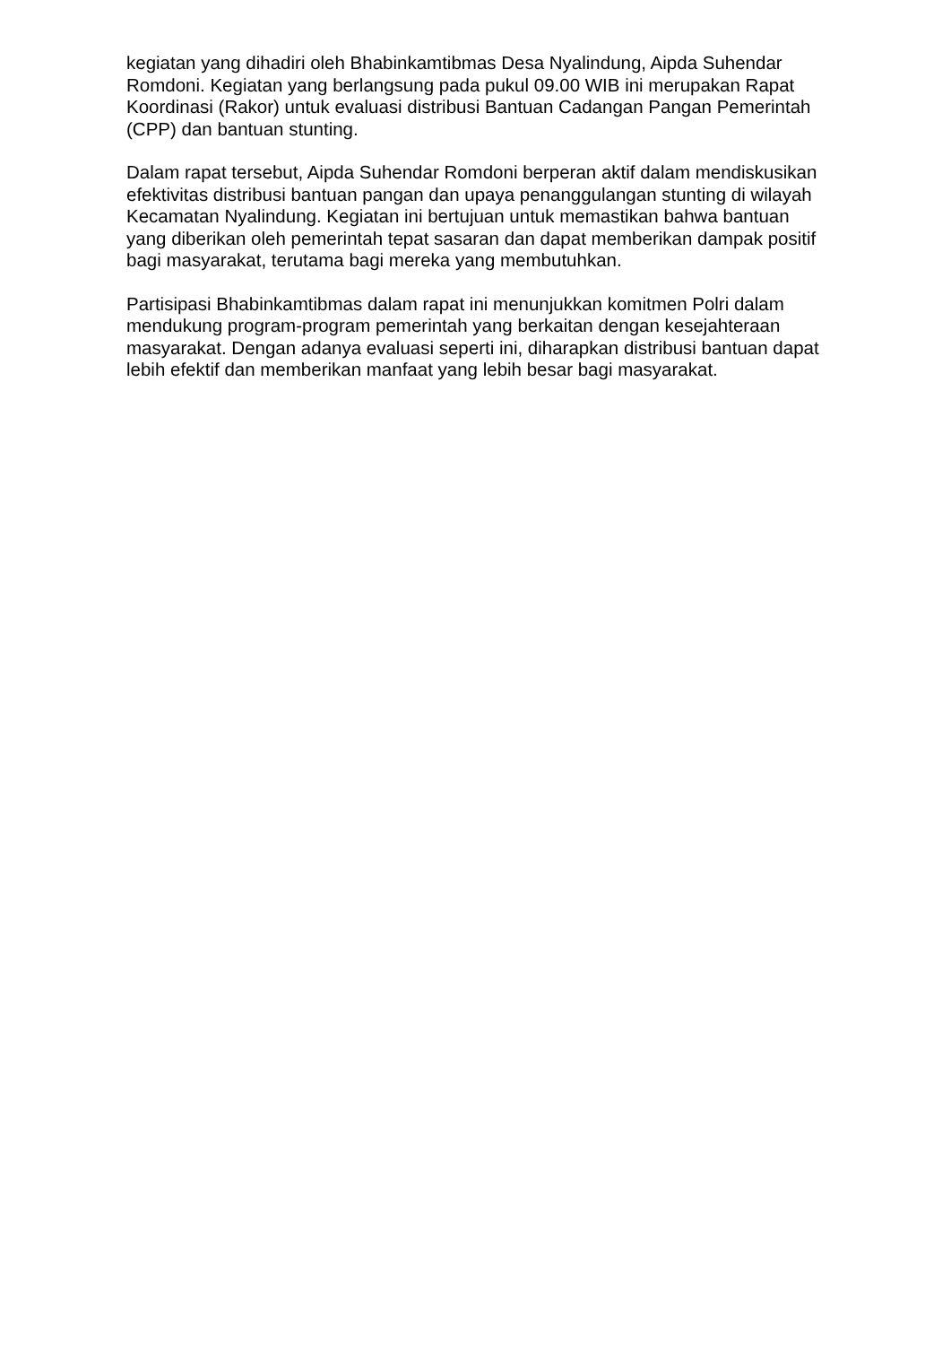kegiatan yang dihadiri oleh Bhabinkamtibmas Desa Nyalindung, Aipda Suhendar Romdoni. Kegiatan yang berlangsung pada pukul 09.00 WIB ini merupakan Rapat Koordinasi (Rakor) untuk evaluasi distribusi Bantuan Cadangan Pangan Pemerintah (CPP) dan bantuan stunting.
Dalam rapat tersebut, Aipda Suhendar Romdoni berperan aktif dalam mendiskusikan efektivitas distribusi bantuan pangan dan upaya penanggulangan stunting di wilayah Kecamatan Nyalindung. Kegiatan ini bertujuan untuk memastikan bahwa bantuan yang diberikan oleh pemerintah tepat sasaran dan dapat memberikan dampak positif bagi masyarakat, terutama bagi mereka yang membutuhkan.
Partisipasi Bhabinkamtibmas dalam rapat ini menunjukkan komitmen Polri dalam mendukung program-program pemerintah yang berkaitan dengan kesejahteraan masyarakat. Dengan adanya evaluasi seperti ini, diharapkan distribusi bantuan dapat lebih efektif dan memberikan manfaat yang lebih besar bagi masyarakat.